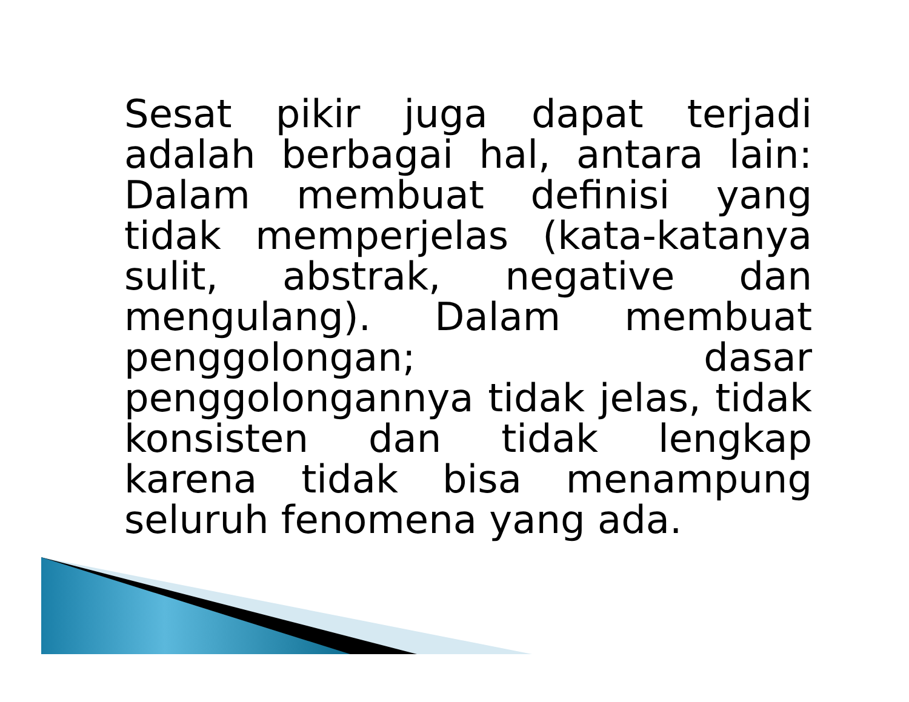Sesat pikir juga dapat terjadi adalah berbagai hal, antara lain: Dalam membuat definisi yang tidak memperjelas (kata-katanya sulit, abstrak, negative dan mengulang). Dalam membuat penggolongan; dasar penggolongannya tidak jelas, tidak konsisten dan tidak lengkap karena tidak bisa menampung seluruh fenomena yang ada.